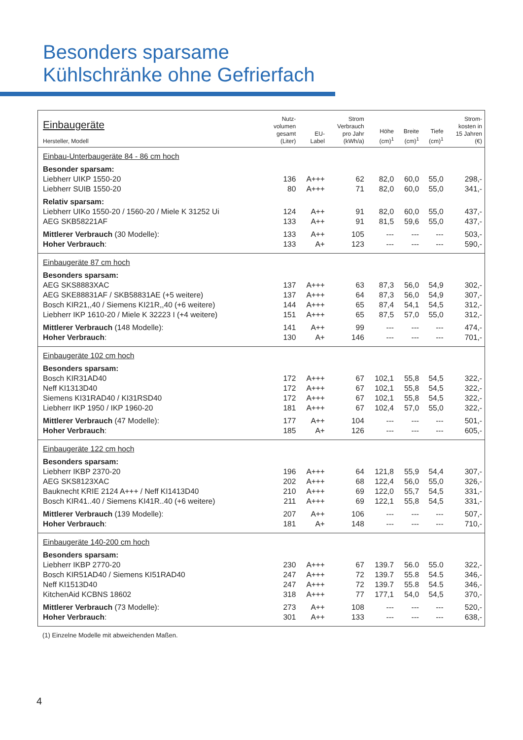Besonders sparsame
Kühlschränke ohne Gefrierfach
| Einbaugeräte Hersteller, Modell | Nutz- volumen gesamt (Liter) | EU- Label | Strom Verbrauch pro Jahr (kWh/a) | Höhe (cm)<sup>1</sup> | Breite (cm)<sup>1</sup> | Tiefe (cm)<sup>1</sup> | Strom- kosten in 15 Jahren (€) |
| --- | --- | --- | --- | --- | --- | --- | --- |
| Einbau-Unterbaugeräte 84 - 86 cm hoch | | | | | | | |
| Besonder sparsam: | | | | | | | |
| Liebherr UIKP 1550-20 | 136 | A+++ | 62 | 82,0 | 60,0 | 55,0 | 298,- |
| Liebherr SUIB 1550-20 | 80 | A+++ | 71 | 82,0 | 60,0 | 55,0 | 341,- |
| Relativ sparsam: | | | | | | | |
| Liebherr UIKo 1550-20 / 1560-20 / Miele K 31252 Ui | 124 | A++ | 91 | 82,0 | 60,0 | 55,0 | 437,- |
| AEG SKB58221AF | 133 | A++ | 91 | 81,5 | 59,6 | 55,0 | 437,- |
| Mittlerer Verbrauch (30 Modelle): | 133 | A++ | 105 | --- | --- | --- | 503,- |
| Hoher Verbrauch : | 133 | A+ | 123 | --- | --- | --- | 590,- |
| Einbaugeräte 87 cm hoch | | | | | | | |
| Besonders sparsam: | | | | | | | |
| AEG SKS8883XAC | 137 | A+++ | 63 | 87,3 | 56,0 | 54,9 | 302,- |
| AEG SKE88831AF / SKB58831AE (+5 weitere) | 137 | A+++ | 64 | 87,3 | 56,0 | 54,9 | 307,- |
| Bosch KIR21,,40 / Siemens KI21R,,40 (+6 weitere) | 144 | A+++ | 65 | 87,4 | 54,1 | 54,5 | 312,- |
| Liebherr IKP 1610-20 / Miele K 32223 I (+4 weitere) | 151 | A+++ | 65 | 87,5 | 57,0 | 55,0 | 312,- |
| Mittlerer Verbrauch (148 Modelle): | 141 | A++ | 99 | --- | --- | --- | 474,- |
| Hoher Verbrauch : | 130 | A+ | 146 | --- | --- | --- | 701,- |
| Einbaugeräte 102 cm hoch | | | | | | | |
| Besonders sparsam: | | | | | | | |
| Bosch KIR31AD40 | 172 | A+++ | 67 | 102,1 | 55,8 | 54,5 | 322,- |
| Neff KI1313D40 | 172 | A+++ | 67 | 102,1 | 55,8 | 54,5 | 322,- |
| Siemens KI31RAD40 / KI31RSD40 | 172 | A+++ | 67 | 102,1 | 55,8 | 54,5 | 322,- |
| Liebherr IKP 1950 / IKP 1960-20 | 181 | A+++ | 67 | 102,4 | 57,0 | 55,0 | 322,- |
| Mittlerer Verbrauch (47 Modelle): | 177 | A++ | 104 | --- | --- | --- | 501,- |
| Hoher Verbrauch : | 185 | A+ | 126 | --- | --- | --- | 605,- |
| Einbaugeräte 122 cm hoch | | | | | | | |
| Besonders sparsam: | | | | | | | |
| Liebherr IKBP 2370-20 | 196 | A+++ | 64 | 121,8 | 55,9 | 54,4 | 307,- |
| AEG SKS8123XAC | 202 | A+++ | 68 | 122,4 | 56,0 | 55,0 | 326,- |
| Bauknecht KRIE 2124 A+++ / Neff KI1413D40 | 210 | A+++ | 69 | 122,0 | 55,7 | 54,5 | 331,- |
| Bosch KIR41..40 / Siemens KI41R..40 (+6 weitere) | 211 | A+++ | 69 | 122,1 | 55,8 | 54,5 | 331,- |
| Mittlerer Verbrauch (139 Modelle): | 207 | A++ | 106 | --- | --- | --- | 507,- |
| Hoher Verbrauch : | 181 | A+ | 148 | --- | --- | --- | 710,- |
| Einbaugeräte 140-200 cm hoch | | | | | | | |
| Besonders sparsam: | | | | | | | |
| Liebherr IKBP 2770-20 | 230 | A+++ | 67 | 139.7 | 56.0 | 55.0 | 322,- |
| Bosch KIR51AD40 / Siemens KI51RAD40 | 247 | A+++ | 72 | 139.7 | 55.8 | 54.5 | 346,- |
| Neff KI1513D40 | 247 | A+++ | 72 | 139.7 | 55.8 | 54.5 | 346,- |
| KitchenAid KCBNS 18602 | 318 | A+++ | 77 | 177,1 | 54,0 | 54,5 | 370,- |
| Mittlerer Verbrauch (73 Modelle): | 273 | A++ | 108 | --- | --- | --- | 520,- |
| Hoher Verbrauch : | 301 | A++ | 133 | --- | --- | --- | 638,- |
(1) Einzelne Modelle mit abweichenden Maßen.
4